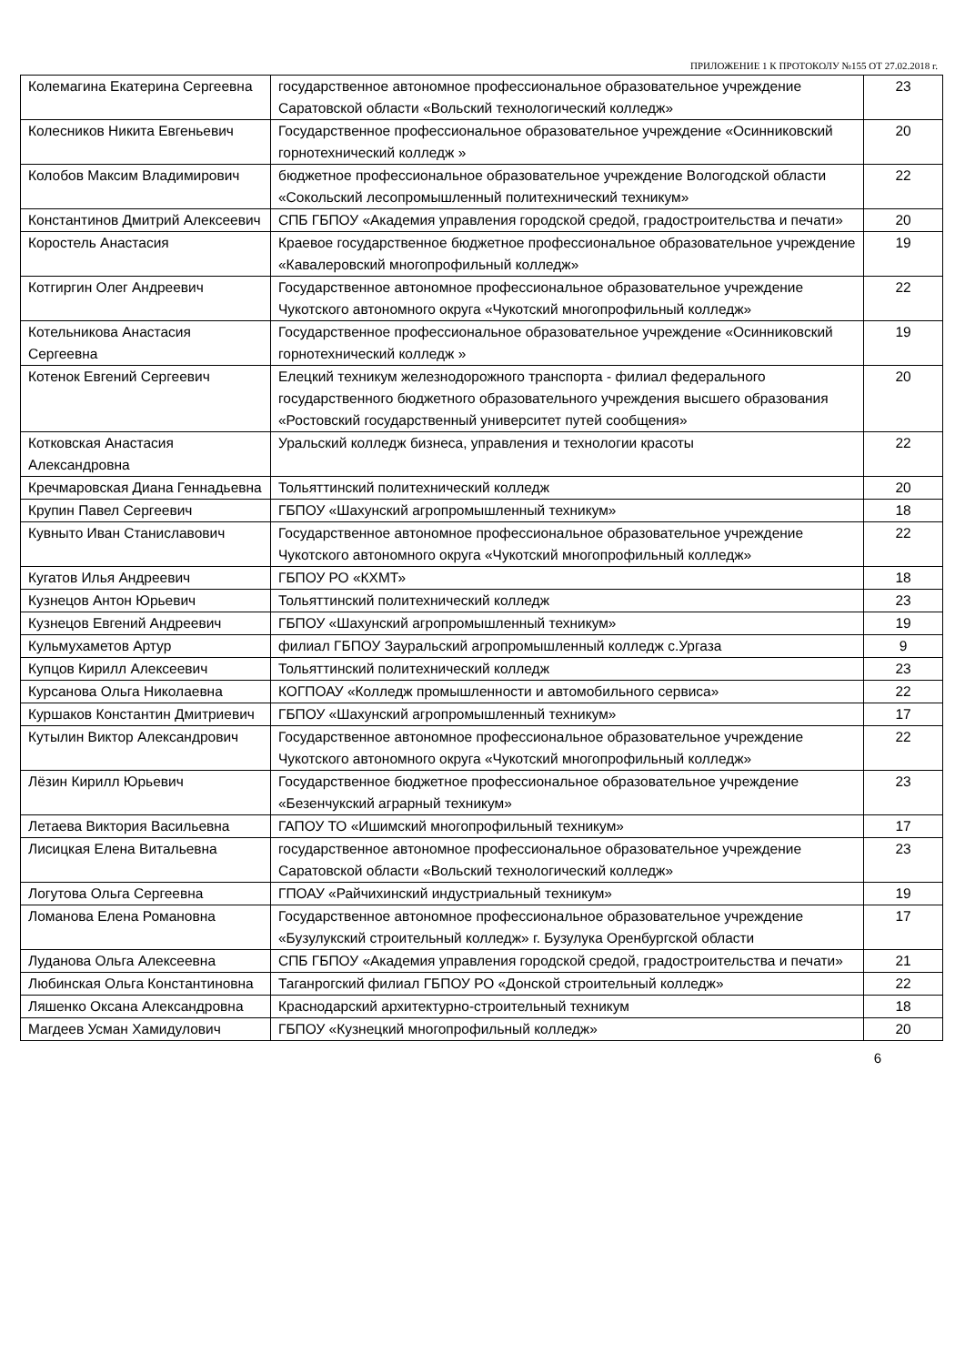ПРИЛОЖЕНИЕ 1 К ПРОТОКОЛУ №155 ОТ 27.02.2018 г.
| Колемагина Екатерина Сергеевна | государственное автономное профессиональное образовательное учреждение Саратовской области «Вольский технологический колледж» | 23 |
| Колесников Никита Евгеньевич | Государственное профессиональное образовательное учреждение «Осинниковский горнотехнический колледж » | 20 |
| Колобов Максим Владимирович | бюджетное профессиональное образовательное учреждение Вологодской области «Сокольский лесопромышленный политехнический техникум» | 22 |
| Константинов Дмитрий Алексеевич | СПБ ГБПОУ «Академия управления городской средой, градостроительства и печати» | 20 |
| Коростель Анастасия | Краевое государственное бюджетное профессиональное образовательное учреждение «Кавалеровский многопрофильный колледж» | 19 |
| Котгиргин Олег Андреевич | Государственное автономное профессиональное образовательное учреждение Чукотского автономного округа «Чукотский многопрофильный колледж» | 22 |
| Котельникова Анастасия Сергеевна | Государственное профессиональное образовательное учреждение «Осинниковский горнотехнический колледж » | 19 |
| Котенок Евгений Сергеевич | Елецкий техникум железнодорожного транспорта - филиал федерального государственного бюджетного образовательного учреждения высшего образования «Ростовский государственный университет путей сообщения» | 20 |
| Котковская Анастасия Александровна | Уральский колледж бизнеса, управления и технологии красоты | 22 |
| Кречмаровская Диана Геннадьевна | Тольяттинский политехнический колледж | 20 |
| Крупин Павел Сергеевич | ГБПОУ «Шахунский агропромышленный техникум» | 18 |
| Кувныто Иван Станиславович | Государственное автономное профессиональное образовательное учреждение Чукотского автономного округа «Чукотский многопрофильный колледж» | 22 |
| Кугатов Илья Андреевич | ГБПОУ РО «КХМТ» | 18 |
| Кузнецов Антон Юрьевич | Тольяттинский политехнический колледж | 23 |
| Кузнецов Евгений Андреевич | ГБПОУ «Шахунский агропромышленный техникум» | 19 |
| Кульмухаметов Артур | филиал ГБПОУ Зауральский агропромышленный колледж с.Ургаза | 9 |
| Купцов Кирилл Алексеевич | Тольяттинский политехнический колледж | 23 |
| Курсанова Ольга Николаевна | КОГПОАУ «Колледж промышленности и автомобильного сервиса» | 22 |
| Куршаков Константин Дмитриевич | ГБПОУ «Шахунский агропромышленный техникум» | 17 |
| Кутылин Виктор Александрович | Государственное автономное профессиональное образовательное учреждение Чукотского автономного округа «Чукотский многопрофильный колледж» | 22 |
| Лёзин Кирилл Юрьевич | Государственное бюджетное профессиональное образовательное учреждение «Безенчукский аграрный техникум» | 23 |
| Летаева Виктория Васильевна | ГАПОУ ТО «Ишимский многопрофильный техникум» | 17 |
| Лисицкая Елена Витальевна | государственное автономное профессиональное образовательное учреждение Саратовской области «Вольский технологический колледж» | 23 |
| Логутова Ольга Сергеевна | ГПОАУ «Райчихинский индустриальный техникум» | 19 |
| Ломанова Елена Романовна | Государственное автономное профессиональное образовательное учреждение «Бузулукский строительный колледж» г. Бузулука Оренбургской области | 17 |
| Луданова Ольга Алексеевна | СПБ ГБПОУ «Академия управления городской средой, градостроительства и печати» | 21 |
| Любинская Ольга Константиновна | Таганрогский филиал ГБПОУ РО «Донской строительный колледж» | 22 |
| Ляшенко Оксана Александровна | Краснодарский архитектурно-строительный техникум | 18 |
| Магдеев Усман Хамидулович | ГБПОУ «Кузнецкий многопрофильный колледж» | 20 |
6